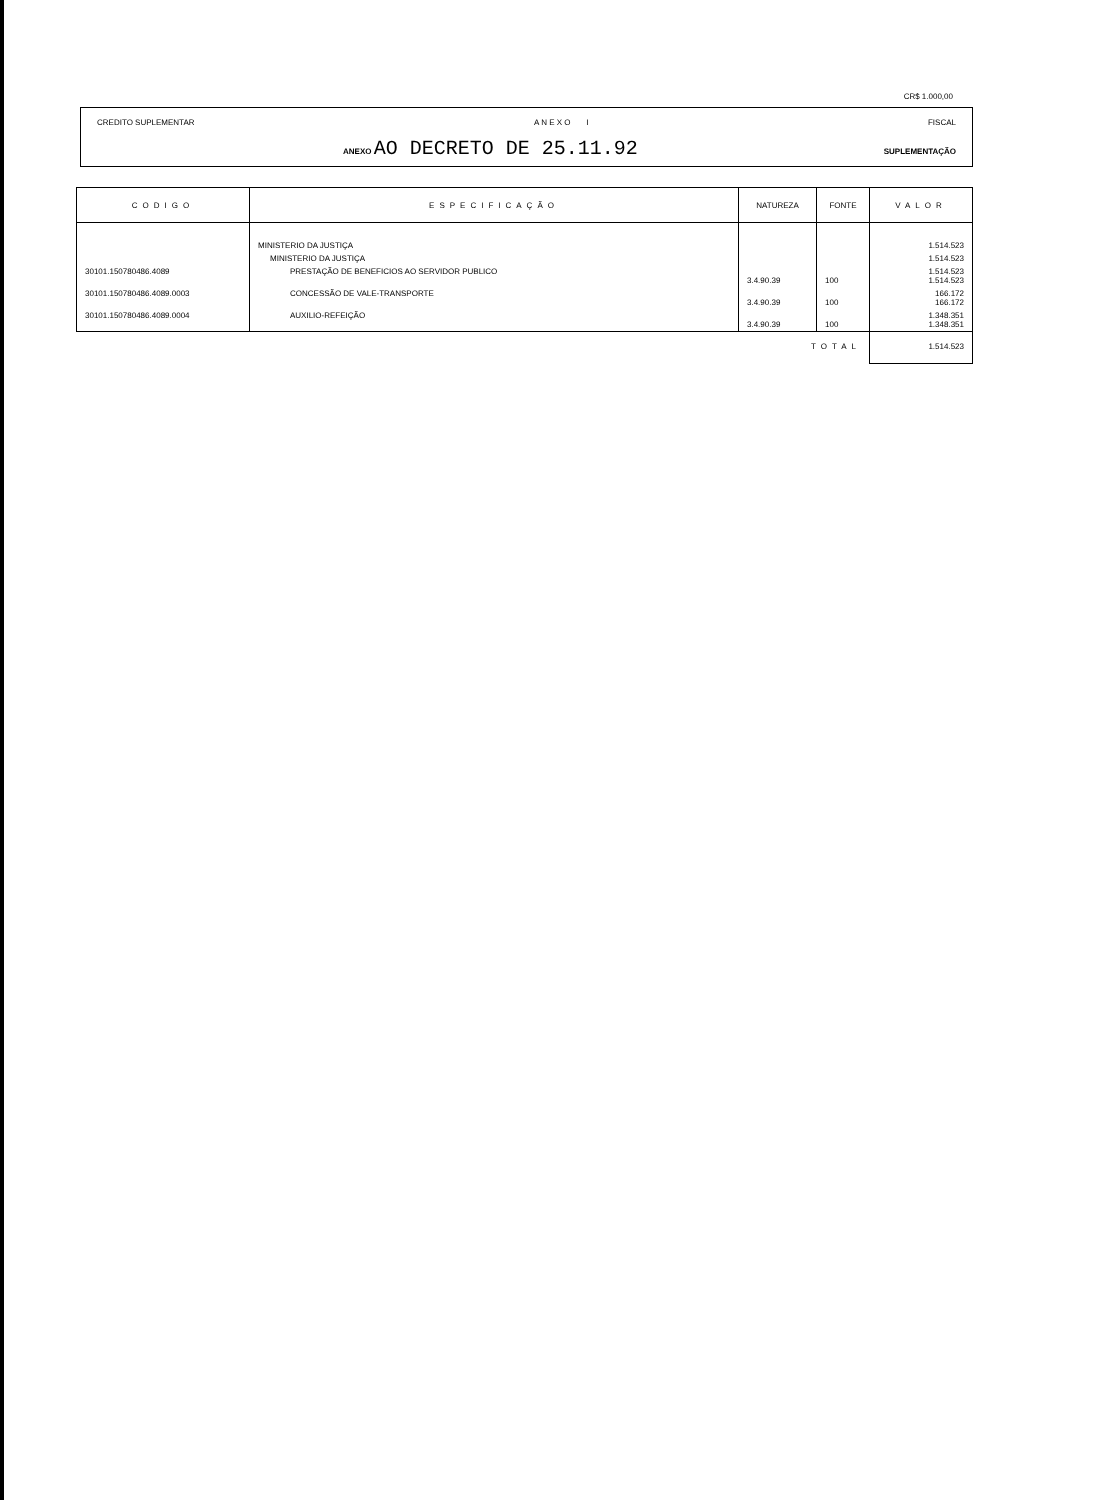CR$ 1.000,00
CREDITO SUPLEMENTAR A N E X O I FISCAL
ANEXO AO DECRETO DE 25.11.92 SUPLEMENTAÇÃO
| CODIGO | ESPECIFICAÇÃO | NATUREZA | FONTE | VALOR |
| --- | --- | --- | --- | --- |
| | MINISTERIO DA JUSTIÇA | | | 1.514.523 |
| | MINISTERIO DA JUSTIÇA | | | 1.514.523 |
| 30101.150780486.4089 | PRESTAÇÃO DE BENEFICIOS AO SERVIDOR PUBLICO | 3.4.90.39 | 100 | 1.514.523 1.514.523 |
| 30101.150780486.4089.0003 | CONCESSÃO DE VALE-TRANSPORTE | 3.4.90.39 | 100 | 166.172 166.172 |
| 30101.150780486.4089.0004 | AUXILIO-REFEIÇÃO | 3.4.90.39 | 100 | 1.348.351 1.348.351 |
| | | TOTAL | | 1.514.523 |